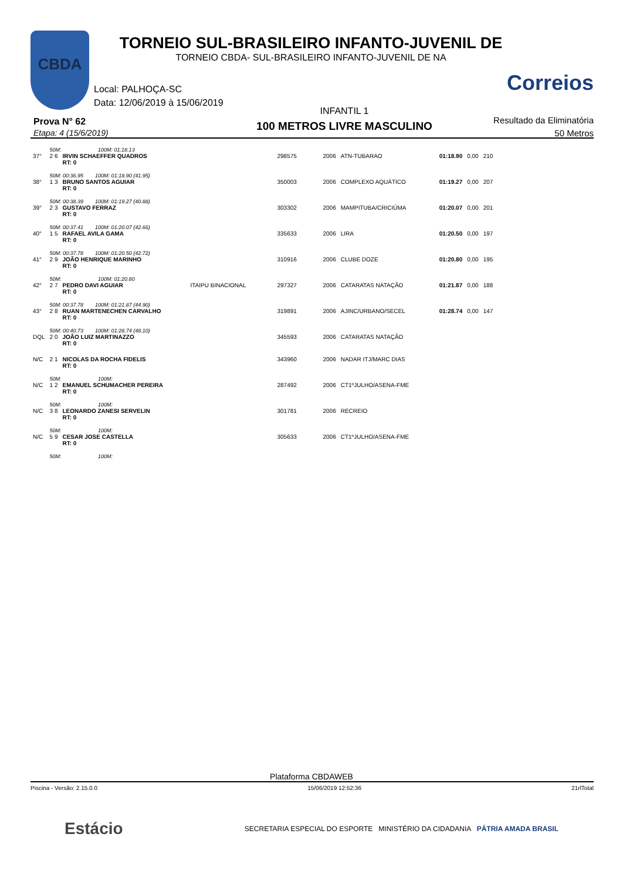CBDA
TORNEIO SUL-BRASILEIRO INFANTO-JUVENIL DE
TORNEIO CBDA- SUL-BRASILEIRO INFANTO-JUVENIL DE NA
Local: PALHOÇA-SC
Data: 12/06/2019 à 15/06/2019
Correios
Prova N° 62
Etapa: 4 (15/6/2019)
INFANTIL 1
100 METROS LIVRE MASCULINO
Resultado da Eliminatória
50 Metros
| | 50M: 100M: 01:18.13 | | | | | | | | |
| 37° | 2 6 | IRVIN SCHAEFFER QUADROS RT: 0 | | 298575 | 2006 | ATN-TUBARAO | 01:18.90 | 0,00 | 210 |
| | 50M: 00:36.95 100M: 01:18.90 (41.95) | | | | | | | | |
| 38° | 1 3 | BRUNO SANTOS AGUIAR RT: 0 | | 350003 | 2006 | COMPLEXO AQUÁTICO | 01:19.27 | 0,00 | 207 |
| | 50M: 00:38.39 100M: 01:19.27 (40.88) | | | | | | | | |
| 39° | 2 3 | GUSTAVO FERRAZ RT: 0 | | 303302 | 2006 | MAMPITUBA/CRICIÚMA | 01:20.07 | 0,00 | 201 |
| | 50M: 00:37.41 100M: 01:20.07 (42.66) | | | | | | | | |
| 40° | 1 5 | RAFAEL AVILA GAMA RT: 0 | | 335633 | 2006 | LIRA | 01:20.50 | 0,00 | 197 |
| | 50M: 00:37.78 100M: 01:20.50 (42.72) | | | | | | | | |
| 41° | 2 9 | JOÃO HENRIQUE MARINHO RT: 0 | | 310916 | 2006 | CLUBE DOZE | 01:20.80 | 0,00 | 195 |
| | 50M: 100M: 01:20.80 | | | | | | | | |
| 42° | 2 7 | PEDRO DAVI AGUIAR RT: 0 | ITAIPU BINACIONAL | 297327 | 2006 | CATARATAS NATAÇÃO | 01:21.87 | 0,00 | 188 |
| | 50M: 00:37.78 100M: 01:21.87 (44.90) | | | | | | | | |
| 43° | 2 8 | RUAN MARTENECHEN CARVALHO RT: 0 | | 319891 | 2006 | AJINC/URBANO/SECEL | 01:28.74 | 0,00 | 147 |
| | 50M: 00:40.73 100M: 01:28.74 (48.10) | | | | | | | | |
| DQL | 2 0 | JOÃO LUIZ MARTINAZZO RT: 0 | | 345593 | 2006 | CATARATAS NATAÇÃO | | | |
| N/C | 2 1 | NICOLAS DA ROCHA FIDELIS RT: 0 | | 343960 | 2006 | NADAR ITJ/MARC DIAS | | | |
| | 50M: 100M: | | | | | | | | |
| N/C | 1 2 | EMANUEL SCHUMACHER PEREIRA RT: 0 | | 287492 | 2006 | CT1ºJULHO/ASENA-FME | | | |
| | 50M: 100M: | | | | | | | | |
| N/C | 3 8 | LEONARDO ZANESI SERVELIN RT: 0 | | 301781 | 2006 | RECREIO | | | |
| | 50M: 100M: | | | | | | | | |
| N/C | 5 9 | CESAR JOSE CASTELLA RT: 0 | | 305633 | 2006 | CT1ºJULHO/ASENA-FME | | | |
| | 50M: 100M: | | | | | | | | |
Plataforma CBDAWEB
Piscina - Versão: 2.15.0.0 15/06/2019 12:52:36 21rlTotal
Estácio SECRETARIA ESPECIAL DO ESPORTE MINISTÉRIO DA CIDADANIA PÁTRIA AMADA BRASIL